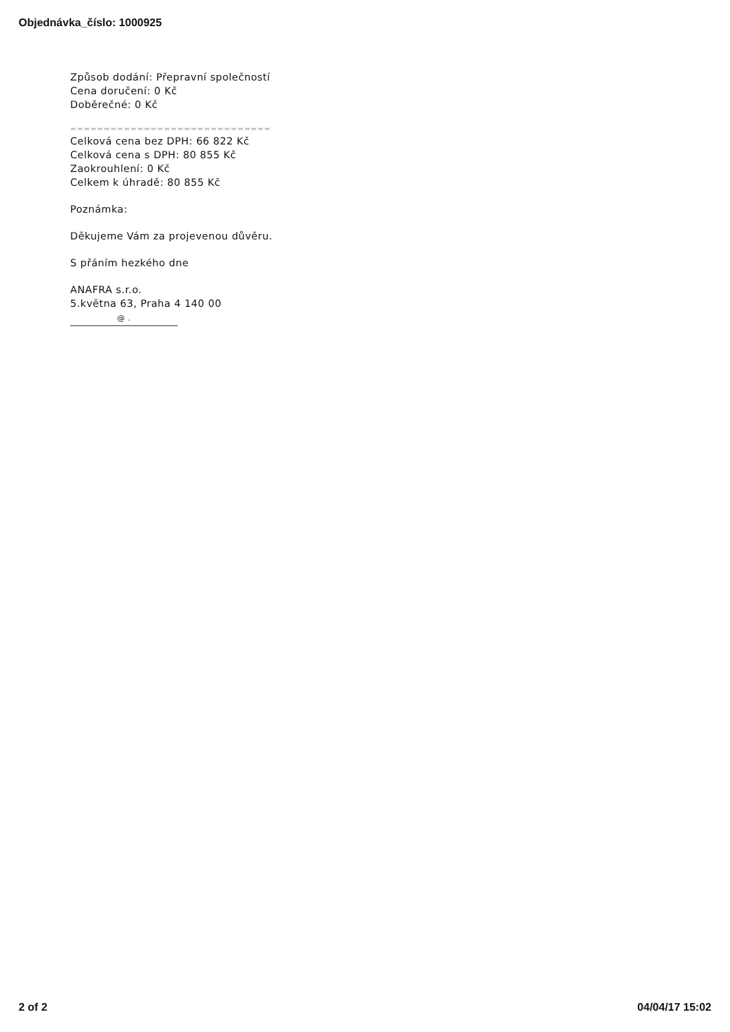Objednávka_číslo: 1000925
Způsob dodání: Přepravní společností
Cena doručení: 0 Kč
Doběrečné: 0 Kč
==============================
Celková cena bez DPH: 66 822 Kč
Celková cena s DPH: 80 855 Kč
Zaokrouhlení: 0 Kč
Celkem k úhradě: 80 855 Kč
Poznámka:
Děkujeme Vám za projevenou důvěru.
S přáním hezkého dne
ANAFRA s.r.o.
5.května 63, Praha 4 140 00
@ .
2 of 2 04/04/17 15:02